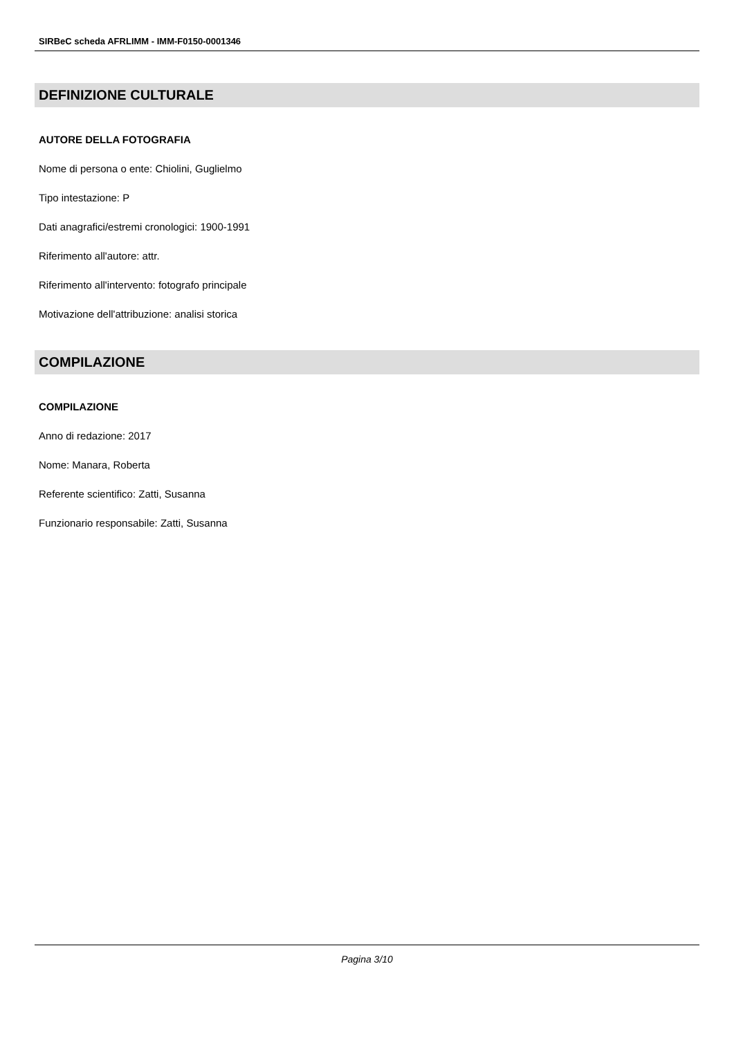SIRBeC scheda AFRLIMM - IMM-F0150-0001346
DEFINIZIONE CULTURALE
AUTORE DELLA FOTOGRAFIA
Nome di persona o ente: Chiolini, Guglielmo
Tipo intestazione: P
Dati anagrafici/estremi cronologici: 1900-1991
Riferimento all'autore: attr.
Riferimento all'intervento: fotografo principale
Motivazione dell'attribuzione: analisi storica
COMPILAZIONE
COMPILAZIONE
Anno di redazione: 2017
Nome: Manara, Roberta
Referente scientifico: Zatti, Susanna
Funzionario responsabile: Zatti, Susanna
Pagina 3/10